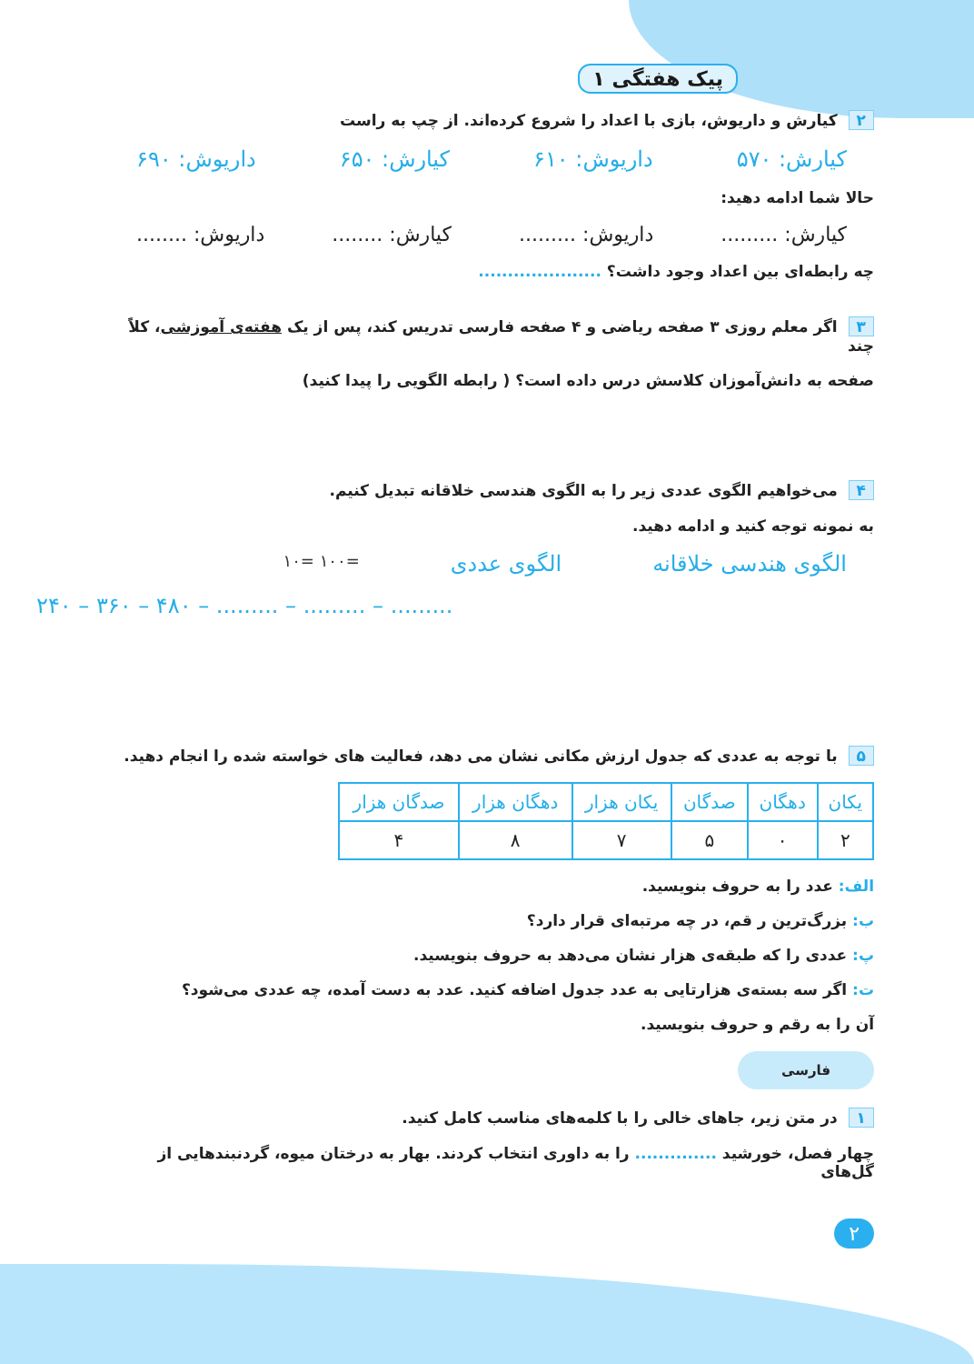پیک هفتگی ۱
۲ کیارش و داریوش، بازی با اعداد را شروع کرده‌اند. از چپ به راست
کیارش: ۵۷۰ داریوش: ۶۱۰ کیارش: ۶۵۰ داریوش: ۶۹۰
حالا شما ادامه دهید:
کیارش: ......... داریوش: ......... کیارش: ........ داریوش: ........
چه رابطه‌ای بین اعداد وجود داشت؟ .....................
۳ اگر معلم روزی ۳ صفحه ریاضی و ۴ صفحه فارسی تدریس کند، پس از یک هفته‌ی آموزشی، کلاً چند
صفحه به دانش‌آموزان کلاسش درس داده است؟ ( رابطه الگویی را پیدا کنید)
۴ می‌خواهیم الگوی عددی زیر را به الگوی هندسی خلاقانه تبدیل کنیم.
به نمونه توجه کنید و ادامه دهید.
الگوی هندسی خلاقانه الگوی عددی =۱۰۰ =۱۰
۲۴۰ – ۳۶۰ – ۴۸۰ – ......... – ......... – .........
۵ با توجه به عددی که جدول ارزش مکانی نشان می دهد، فعالیت های خواسته شده را انجام دهید.
| یکان | دهگان | صدگان | یکان هزار | دهگان هزار | صدگان هزار |
| --- | --- | --- | --- | --- | --- |
| ۲ | ۰ | ۵ | ۷ | ۸ | ۴ |
الف: عدد را به حروف بنویسید.
ب: بزرگ‌ترین ر قم، در چه مرتبه‌ای قرار دارد؟
پ: عددی را که طبقه‌ی هزار نشان می‌دهد به حروف بنویسید.
ت: اگر سه بسته‌ی هزارتایی به عدد جدول اضافه کنید. عدد به دست آمده، چه عددی می‌شود؟
آن را به رقم و حروف بنویسید.
فارسی
۱ در متن زیر، جاهای خالی را با کلمه‌های مناسب کامل کنید.
چهار فصل، خورشید .............. را به داوری انتخاب کردند. بهار به درختان میوه، گردنبندهایی از گل‌های
۲